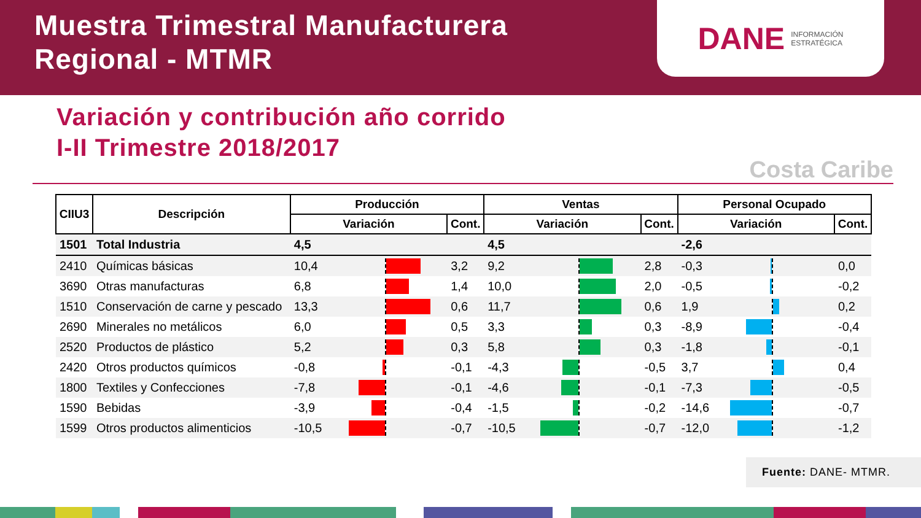Muestra Trimestral Manufacturera
Regional - MTMR
DANE INFORMACIÓN
ESTRATÉGICA
Variación y contribución año corrido
I-II Trimestre 2018/2017
Costa Caribe
| CIIU3 | Descripción | Producción | | | Ventas | | | Personal Ocupado | | |
| --- | --- | --- | --- | --- | --- | --- | --- | --- | --- | --- |
| | | Variación | | Cont. | Variación | | Cont. | Variación | | Cont. |
| 1501 | Total Industria | 4,5 | | | 4,5 | | | -2,6 | | |
| 2410 | Químicas básicas | 10,4 | | 3,2 | 9,2 | | 2,8 | -0,3 | | 0,0 |
| 3690 | Otras manufacturas | 6,8 | | 1,4 | 10,0 | | 2,0 | -0,5 | | -0,2 |
| 1510 | Conservación de carne y pescado | 13,3 | | 0,6 | 11,7 | | 0,6 | 1,9 | | 0,2 |
| 2690 | Minerales no metálicos | 6,0 | | 0,5 | 3,3 | | 0,3 | -8,9 | | -0,4 |
| 2520 | Productos de plástico | 5,2 | | 0,3 | 5,8 | | 0,3 | -1,8 | | -0,1 |
| 2420 | Otros productos químicos | -0,8 | | -0,1 | -4,3 | | -0,5 | 3,7 | | 0,4 |
| 1800 | Textiles y Confecciones | -7,8 | | -0,1 | -4,6 | | -0,1 | -7,3 | | -0,5 |
| 1590 | Bebidas | -3,9 | | -0,4 | -1,5 | | -0,2 | -14,6 | | -0,7 |
| 1599 | Otros productos alimenticios | -10,5 | | -0,7 | -10,5 | | -0,7 | -12,0 | | -1,2 |
Fuente: DANE- MTMR.